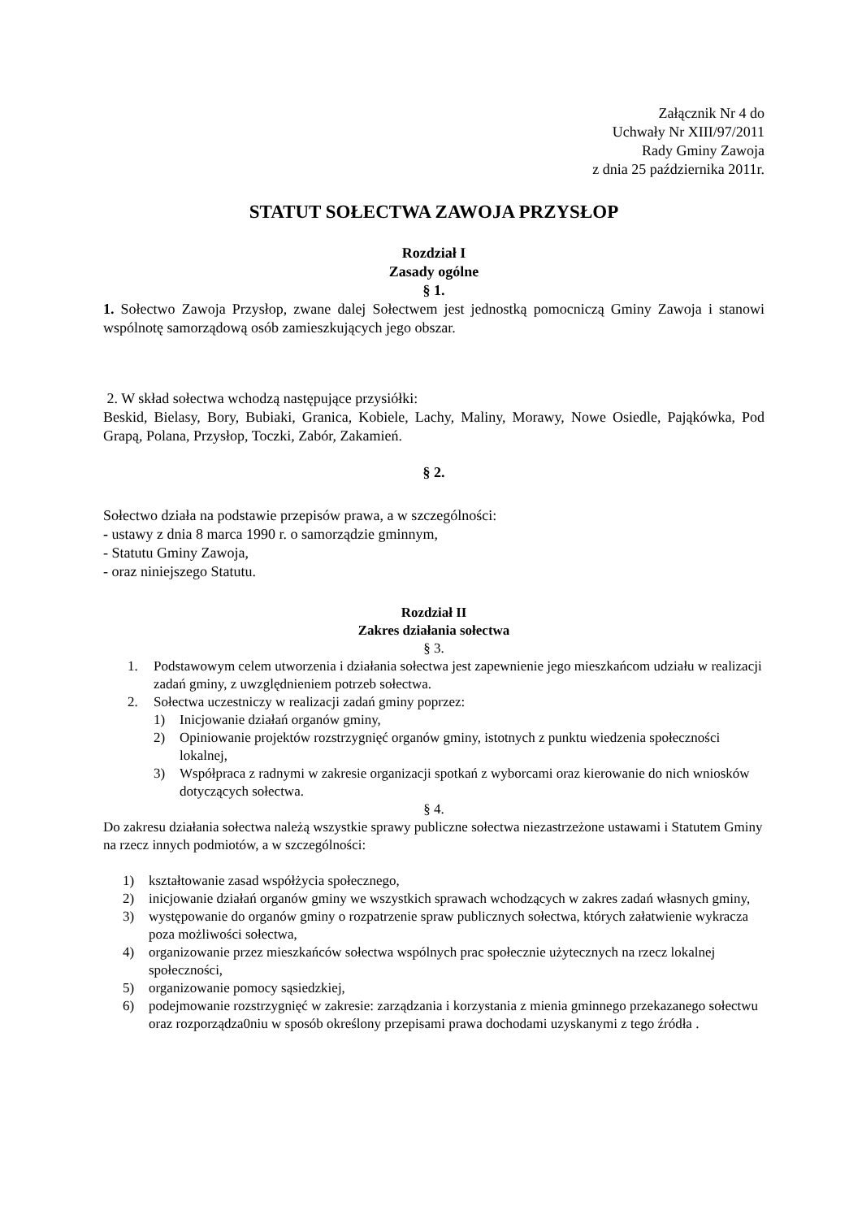Załącznik Nr 4 do
Uchwały Nr XIII/97/2011
Rady Gminy Zawoja
z dnia 25 października 2011r.
STATUT SOŁECTWA ZAWOJA PRZYSŁOP
Rozdział I
Zasady ogólne
§ 1.
1. Sołectwo Zawoja Przysłop, zwane dalej Sołectwem jest jednostką pomocniczą Gminy Zawoja i stanowi wspólnotę samorządową osób zamieszkujących jego obszar.
2. W skład sołectwa wchodzą następujące przysiółki:
Beskid, Bielasy, Bory, Bubiaki, Granica, Kobiele, Lachy, Maliny, Morawy, Nowe Osiedle, Pająkówka, Pod Grapą, Polana, Przysłop, Toczki, Zabór, Zakamień.
§ 2.
Sołectwo działa na podstawie przepisów prawa, a w szczególności:
- ustawy z dnia 8 marca 1990 r. o samorządzie gminnym,
- Statutu Gminy Zawoja,
- oraz niniejszego Statutu.
Rozdział II
Zakres działania sołectwa
§ 3.
1. Podstawowym celem utworzenia i działania sołectwa jest zapewnienie jego mieszkańcom udziału w realizacji zadań gminy, z uwzględnieniem potrzeb sołectwa.
2. Sołectwa uczestniczy w realizacji zadań gminy poprzez:
1) Inicjowanie działań organów gminy,
2) Opiniowanie projektów rozstrzygnięć organów gminy, istotnych z punktu wiedzenia społeczności lokalnej,
3) Współpraca z radnymi w zakresie organizacji spotkań z wyborcami oraz kierowanie do nich wniosków dotyczących sołectwa.
§ 4.
Do zakresu działania sołectwa należą wszystkie sprawy publiczne sołectwa niezastrzeżone ustawami i Statutem Gminy na rzecz innych podmiotów, a w szczególności:
1) kształtowanie zasad współżycia społecznego,
2) inicjowanie działań organów gminy we wszystkich sprawach wchodzących w zakres zadań własnych gminy,
3) występowanie do organów gminy o rozpatrzenie spraw publicznych sołectwa, których załatwienie wykracza poza możliwości sołectwa,
4) organizowanie przez mieszkańców sołectwa wspólnych prac społecznie użytecznych na rzecz lokalnej społeczności,
5) organizowanie pomocy sąsiedzkiej,
6) podejmowanie rozstrzygnięć w zakresie: zarządzania i korzystania z mienia gminnego przekazanego sołectwu oraz rozporządza0niu w sposób określony przepisami prawa dochodami uzyskanymi z tego źródła .